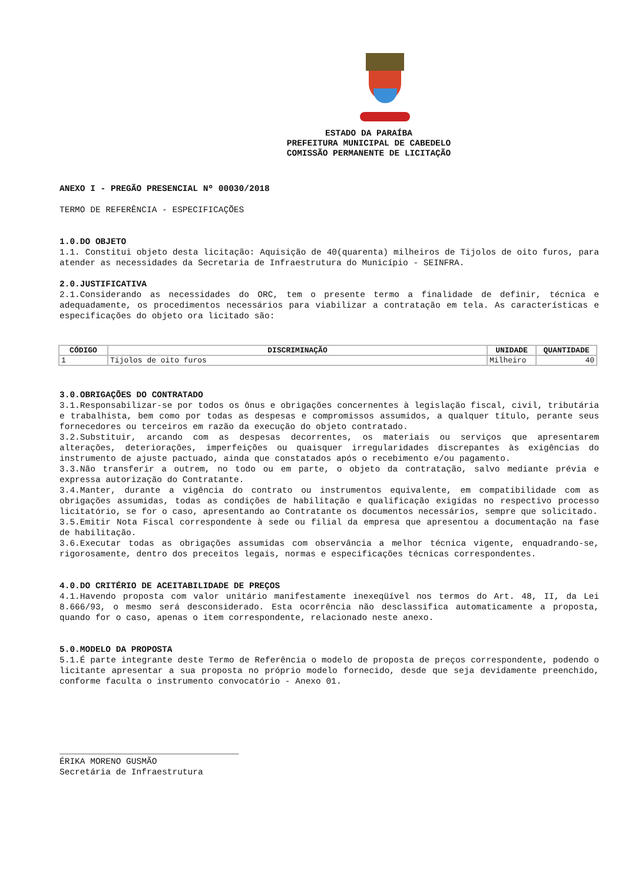ESTADO DA PARAÍBA
PREFEITURA MUNICIPAL DE CABEDELO
COMISSÃO PERMANENTE DE LICITAÇÃO
ANEXO I - PREGÃO PRESENCIAL Nº 00030/2018
TERMO DE REFERÊNCIA - ESPECIFICAÇÕES
1.0.DO OBJETO
1.1. Constitui objeto desta licitação: Aquisição de 40(quarenta) milheiros de Tijolos de oito furos, para atender as necessidades da Secretaria de Infraestrutura do Município - SEINFRA.
2.0.JUSTIFICATIVA
2.1.Considerando as necessidades do ORC, tem o presente termo a finalidade de definir, técnica e adequadamente, os procedimentos necessários para viabilizar a contratação em tela. As características e especificações do objeto ora licitado são:
| CÓDIGO | DISCRIMINAÇÃO | UNIDADE | QUANTIDADE |
| --- | --- | --- | --- |
| 1 | Tijolos de oito furos | Milheiro | 40 |
3.0.OBRIGAÇÕES DO CONTRATADO
3.1.Responsabilizar-se por todos os ônus e obrigações concernentes à legislação fiscal, civil, tributária e trabalhista, bem como por todas as despesas e compromissos assumidos, a qualquer título, perante seus fornecedores ou terceiros em razão da execução do objeto contratado.
3.2.Substituir, arcando com as despesas decorrentes, os materiais ou serviços que apresentarem alterações, deteriorações, imperfeições ou quaisquer irregularidades discrepantes às exigências do instrumento de ajuste pactuado, ainda que constatados após o recebimento e/ou pagamento.
3.3.Não transferir a outrem, no todo ou em parte, o objeto da contratação, salvo mediante prévia e expressa autorização do Contratante.
3.4.Manter, durante a vigência do contrato ou instrumentos equivalente, em compatibilidade com as obrigações assumidas, todas as condições de habilitação e qualificação exigidas no respectivo processo licitatório, se for o caso, apresentando ao Contratante os documentos necessários, sempre que solicitado.
3.5.Emitir Nota Fiscal correspondente à sede ou filial da empresa que apresentou a documentação na fase de habilitação.
3.6.Executar todas as obrigações assumidas com observância a melhor técnica vigente, enquadrando-se, rigorosamente, dentro dos preceitos legais, normas e especificações técnicas correspondentes.
4.0.DO CRITÉRIO DE ACEITABILIDADE DE PREÇOS
4.1.Havendo proposta com valor unitário manifestamente inexeqüível nos termos do Art. 48, II, da Lei 8.666/93, o mesmo será desconsiderado. Esta ocorrência não desclassifica automaticamente a proposta, quando for o caso, apenas o item correspondente, relacionado neste anexo.
5.0.MODELO DA PROPOSTA
5.1.É parte integrante deste Termo de Referência o modelo de proposta de preços correspondente, podendo o licitante apresentar a sua proposta no próprio modelo fornecido, desde que seja devidamente preenchido, conforme faculta o instrumento convocatório - Anexo 01.
___________________________________
ÉRIKA MORENO GUSMÃO
Secretária de Infraestrutura